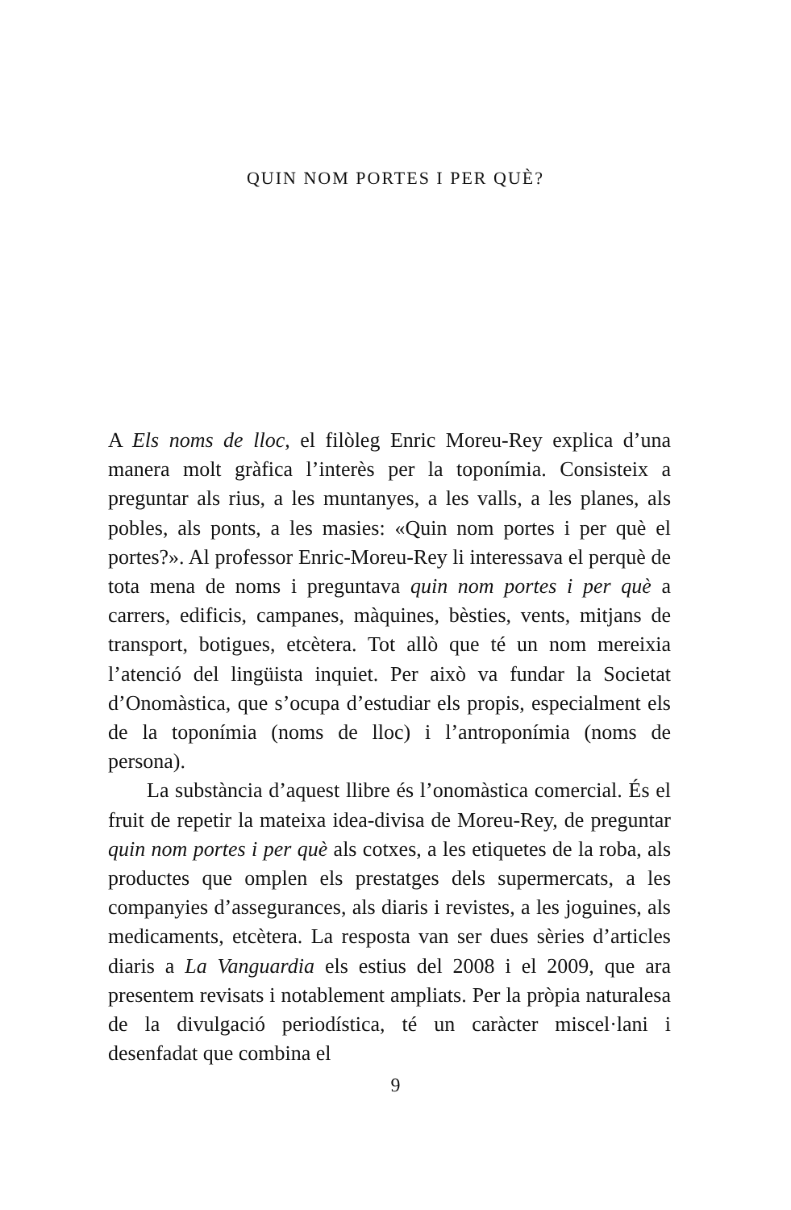QUIN NOM PORTES I PER QUÈ?
A Els noms de lloc, el filòleg Enric Moreu-Rey explica d’una manera molt gràfica l’interès per la toponímia. Consisteix a preguntar als rius, a les muntanyes, a les valls, a les planes, als pobles, als ponts, a les masies: «Quin nom portes i per què el portes?». Al professor Enric-Moreu-Rey li interessava el perquè de tota mena de noms i preguntava quin nom portes i per què a carrers, edificis, campanes, màquines, bèsties, vents, mitjans de transport, botigues, etcètera. Tot allò que té un nom mereixia l’atenció del lingüista inquiet. Per això va fundar la Societat d’Onomàstica, que s’ocupa d’estudiar els propis, especialment els de la toponímia (noms de lloc) i l’antroponímia (noms de persona).
La substància d’aquest llibre és l’onomàstica comercial. És el fruit de repetir la mateixa idea-divisa de Moreu-Rey, de preguntar quin nom portes i per què als cotxes, a les etiquetes de la roba, als productes que omplen els prestatges dels supermercats, a les companyies d’assegurances, als diaris i revistes, a les joguines, als medicaments, etcètera. La resposta van ser dues sèries d’articles diaris a La Vanguardia els estius del 2008 i el 2009, que ara presentem revisats i notablement ampliats. Per la pròpia naturalesa de la divulgació periodística, té un caràcter miscel·lani i desenfadat que combina el
9